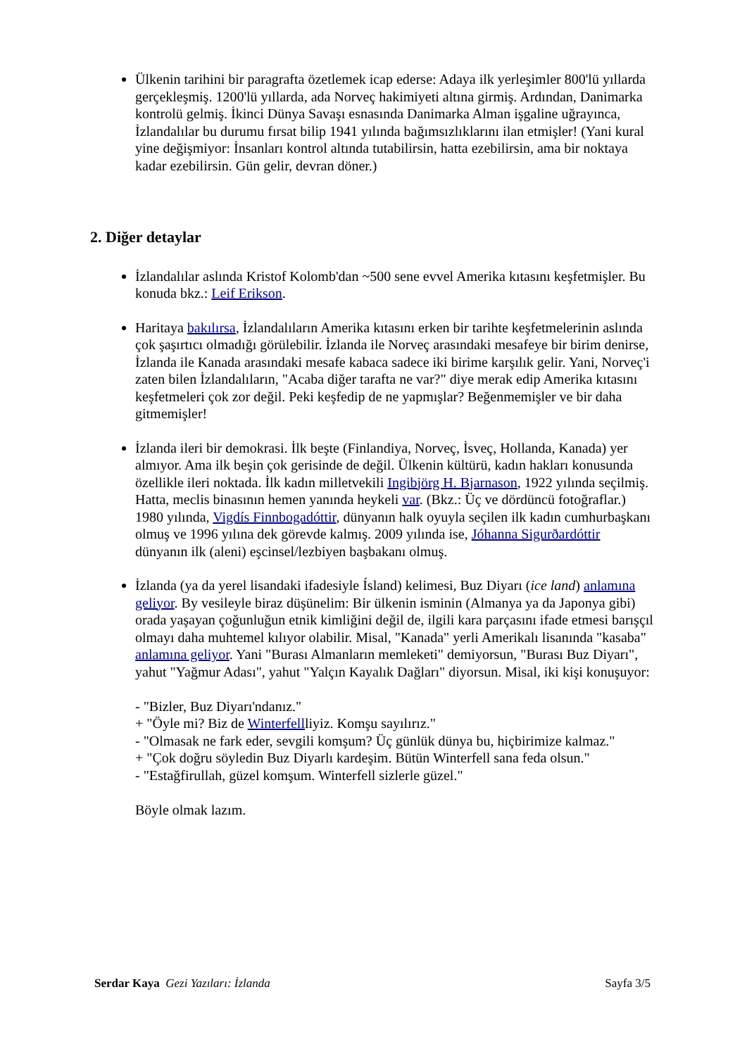Ülkenin tarihini bir paragrafta özetlemek icap ederse: Adaya ilk yerleşimler 800'lü yıllarda gerçekleşmiş. 1200'lü yıllarda, ada Norveç hakimiyeti altına girmiş. Ardından, Danimarka kontrolü gelmiş. İkinci Dünya Savaşı esnasında Danimarka Alman işgaline uğrayınca, İzlandalılar bu durumu fırsat bilip 1941 yılında bağımsızlıklarını ilan etmişler! (Yani kural yine değişmiyor: İnsanları kontrol altında tutabilirsin, hatta ezebilirsin, ama bir noktaya kadar ezebilirsin. Gün gelir, devran döner.)
2. Diğer detaylar
İzlandalılar aslında Kristof Kolomb'dan ~500 sene evvel Amerika kıtasını keşfetmişler. Bu konuda bkz.: Leif Erikson.
Haritaya bakılırsa, İzlandalıların Amerika kıtasını erken bir tarihte keşfetmelerinin aslında çok şaşırtıcı olmadığı görülebilir. İzlanda ile Norveç arasındaki mesafeye bir birim denirse, İzlanda ile Kanada arasındaki mesafe kabaca sadece iki birime karşılık gelir. Yani, Norveç'i zaten bilen İzlandalıların, "Acaba diğer tarafta ne var?" diye merak edip Amerika kıtasını keşfetmeleri çok zor değil. Peki keşfedip de ne yapmışlar? Beğenmemişler ve bir daha gitmemişler!
İzlanda ileri bir demokrasi. İlk beşte (Finlandiya, Norveç, İsveç, Hollanda, Kanada) yer almıyor. Ama ilk beşin çok gerisinde de değil. Ülkenin kültürü, kadın hakları konusunda özellikle ileri noktada. İlk kadın milletvekili Ingibjörg H. Bjarnason, 1922 yılında seçilmiş. Hatta, meclis binasının hemen yanında heykeli var. (Bkz.: Üç ve dördüncü fotoğraflar.) 1980 yılında, Vigdís Finnbogadóttir, dünyanın halk oyuyla seçilen ilk kadın cumhurbaşkanı olmuş ve 1996 yılına dek görevde kalmış. 2009 yılında ise, Jóhanna Sigurðardóttir dünyanın ilk (aleni) eşcinsel/lezbiyen başbakanı olmuş.
İzlanda (ya da yerel lisandaki ifadesiyle Ísland) kelimesi, Buz Diyarı (ice land) anlamına geliyor. By vesileyle biraz düşünelim: Bir ülkenin isminin (Almanya ya da Japonya gibi) orada yaşayan çoğunluğun etnik kimliğini değil de, ilgili kara parçasını ifade etmesi barışçıl olmayı daha muhtemel kılıyor olabilir. Misal, "Kanada" yerli Amerikalı lisanında "kasaba" anlamına geliyor. Yani "Burası Almanların memleketi" demiyorsun, "Burası Buz Diyarı", yahut "Yağmur Adası", yahut "Yalçın Kayalık Dağları" diyorsun. Misal, iki kişi konuşuyor:
- "Bizler, Buz Diyarı'ndanız."
+ "Öyle mi? Biz de Winterfellliyiz. Komşu sayılırız."
- "Olmasak ne fark eder, sevgili komşum? Üç günlük dünya bu, hiçbirimize kalmaz."
+ "Çok doğru söyledin Buz Diyarlı kardeşim. Bütün Winterfell sana feda olsun."
- "Estağfirullah, güzel komşum. Winterfell sizlerle güzel."
Böyle olmak lazım.
Serdar Kaya Gezi Yazıları: İzlanda Sayfa 3/5